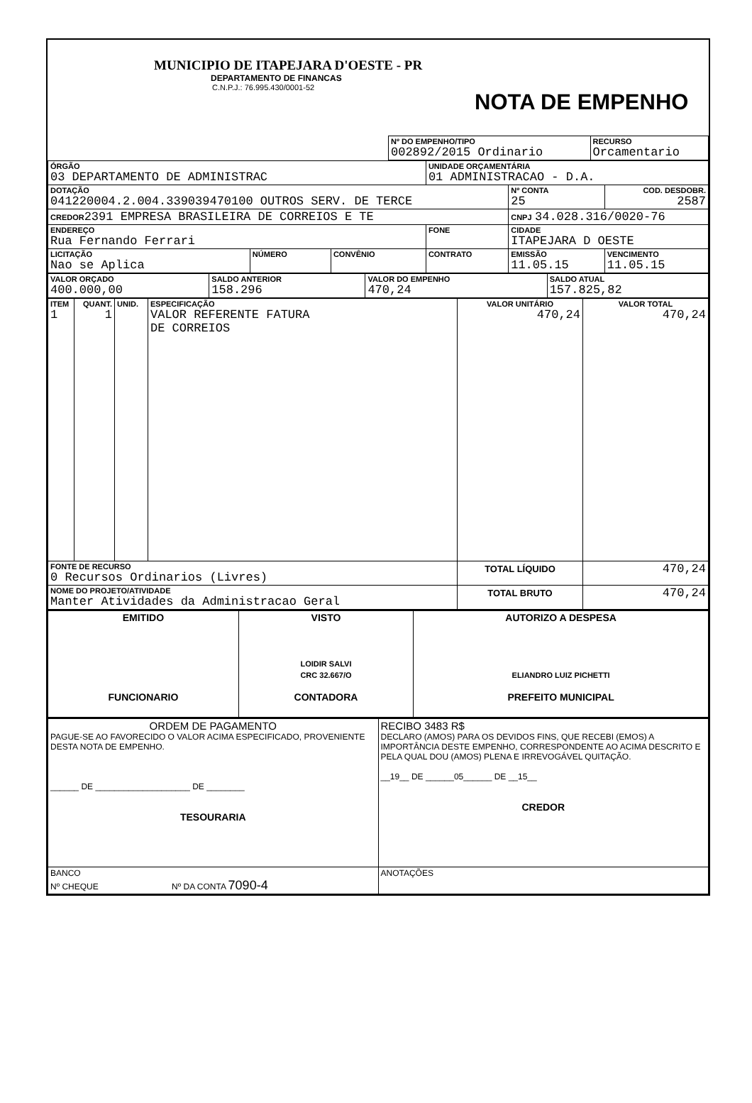MUNICIPIO DE ITAPEJARA D'OESTE - PR
DEPARTAMENTO DE FINANCAS
C.N.P.J.: 76.995.430/0001-52
NOTA DE EMPENHO
| Nº DO EMPENHO/TIPO 002892/2015 Ordinario | RECURSO Orcamentario |
| ÓRGÃO 03 DEPARTAMENTO DE ADMINISTRAC | | | UNIDADE ORÇAMENTÁRIA 01 ADMINISTRACAO - D.A. | | |
| DOTAÇÃO 041220004.2.004.339039470100 OUTROS SERV. DE TERCE | | | | Nº CONTA 25 | COD. DESDOBR. 2587 |
| CREDOR 2391 EMPRESA BRASILEIRA DE CORREIOS E TE | | | | CNPJ 34.028.316/0020-76 | |
| ENDEREÇO Rua Fernando Ferrari | | | FONE | CIDADE ITAPEJARA D OESTE | |
| LICITAÇÃO Nao se Aplica | NÚMERO | CONVÊNIO | CONTRATO | EMISSÃO 11.05.15 | VENCIMENTO 11.05.15 |
| VALOR ORÇADO 400.000,00 | SALDO ANTERIOR 158.296 | VALOR DO EMPENHO 470,24 | SALDO ATUAL 157.825,82 |
| ITEM 1 | QUANT. 1 | UNID. | ESPECIFICAÇÃO VALOR REFERENTE FATURA DE CORREIOS | VALOR UNITÁRIO 470,24 | VALOR TOTAL 470,24 |
| FONTE DE RECURSO 0 Recursos Ordinarios (Livres) | | | | TOTAL LÍQUIDO | 470,24 |
| NOME DO PROJETO/ATIVIDADE Manter Atividades da Administracao Geral | | | | TOTAL BRUTO | 470,24 |
| EMITIDO FUNCIONARIO | VISTO LOIDIR SALVI CRC 32.667/O CONTADORA | AUTORIZO A DESPESA ELIANDRO LUIZ PICHETTI PREFEITO MUNICIPAL |
| ORDEM DE PAGAMENTO PAGUE-SE AO FAVORECIDO O VALOR ACIMA ESPECIFICADO, PROVENIENTE DESTA NOTA DE EMPENHO. ______ DE ____________________ DE ________ TESOURARIA | RECIBO 3483 R$ DECLARO (AMOS) PARA OS DEVIDOS FINS, QUE RECEBI (EMOS) A IMPORTÂNCIA DESTE EMPENHO, CORRESPONDENTE AO ACIMA DESCRITO E PELA QUAL DOU (AMOS) PLENA E IRREVOGÁVEL QUITAÇÃO. __19__ DE ______05______ DE __15__ CREDOR |
| BANCO Nº CHEQUE Nº DA CONTA 7090-4 | ANOTAÇÕES |